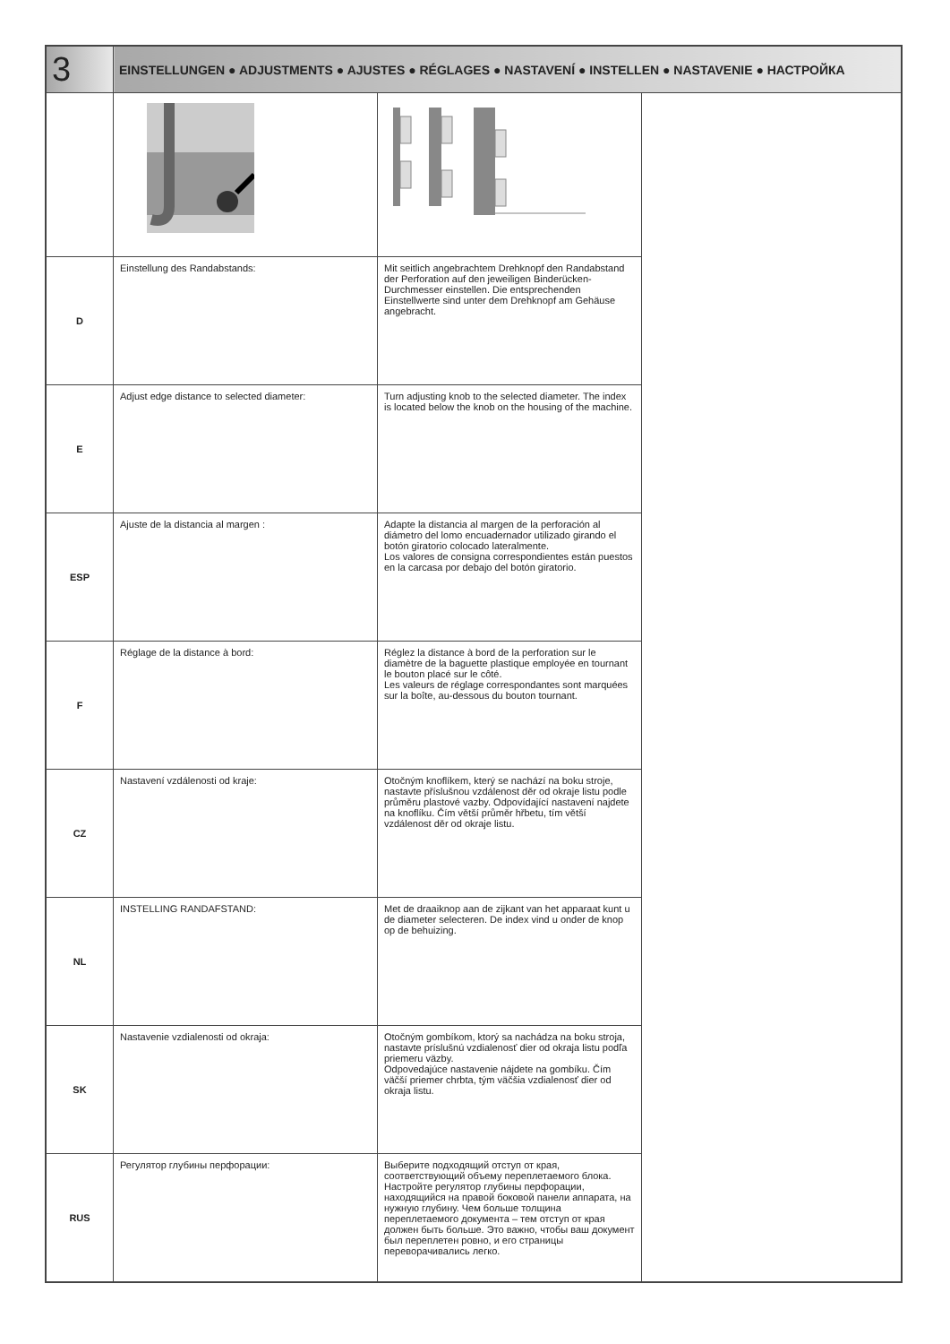| 3 | EINSTELLUNGEN ● ADJUSTMENTS ● AJUSTES ● RÉGLAGES ● NASTAVENÍ ● INSTELLEN ● NASTAVENIE ● НАСТРОЙКА | | |
| D | Einstellung des Randabstands: | Mit seitlich angebrachtem Drehknopf den Randabstand der Perforation auf den jeweiligen Binderücken-Durchmesser einstellen. Die entsprechenden Einstellwerte sind unter dem Drehknopf am Gehäuse angebracht. | |
| E | Adjust edge distance to selected diameter: | Turn adjusting knob to the selected diameter. The index is located below the knob on the housing of the machine. | |
| ESP | Ajuste de la distancia al margen : | Adapte la distancia al margen de la perforación al diámetro del lomo encuadernador utilizado girando el botón giratorio colocado lateralmente. Los valores de consigna correspondientes están puestos en la carcasa por debajo del botón giratorio. | |
| F | Réglage de la distance à bord: | Réglez la distance à bord de la perforation sur le diamètre de la baguette plastique employée en tournant le bouton placé sur le côté. Les valeurs de réglage correspondantes sont marquées sur la boîte, au-dessous du bouton tournant. | |
| CZ | Nastavení vzdálenosti od kraje: | Otočným knoflíkem, který se nachází na boku stroje, nastavte příslušnou vzdálenost děr od okraje listu podle průměru plastové vazby. Odpovídající nastavení najdete na knoflíku. Čím větší průměr hřbetu, tím větší vzdálenost děr od okraje listu. | |
| NL | INSTELLING RANDAFSTAND: | Met de draaiknop aan de zijkant van het apparaat kunt u de diameter selecteren. De index vind u onder de knop op de behuizing. | |
| SK | Nastavenie vzdialenosti od okraja: | Otočným gombíkom, ktorý sa nachádza na boku stroja, nastavte príslušnú vzdialenosť dier od okraja listu podľa priemeru väzby. Odpovedajúce nastavenie nájdete na gombíku. Čím väčší priemer chrbta, tým väčšia vzdialenosť dier od okraja listu. | |
| RUS | Регулятор глубины перфорации: | Выберите подходящий отступ от края, соответствующий объему переплетаемого блока. Настройте регулятор глубины перфорации, находящийся на правой боковой панели аппарата, на нужную глубину. Чем больше толщина переплетаемого документа – тем отступ от края должен быть больше. Это важно, чтобы ваш документ был переплетен ровно, и его страницы переворачивались легко. | |